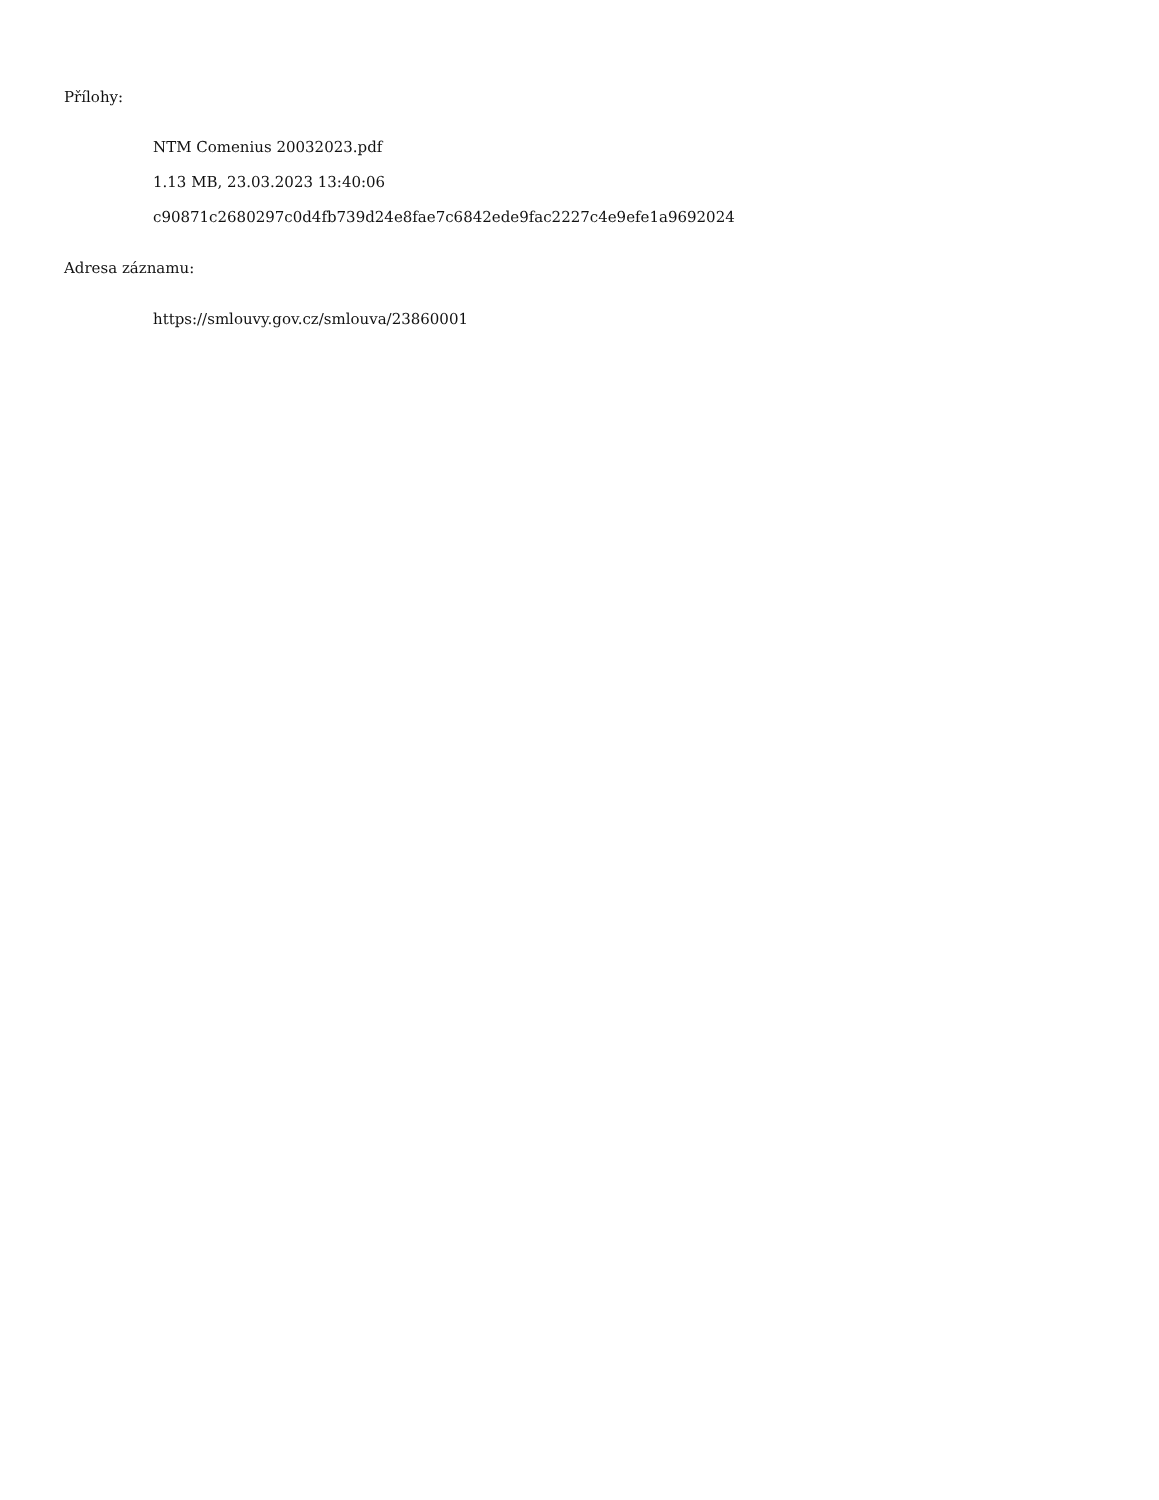Přílohy:
NTM Comenius 20032023.pdf
1.13 MB, 23.03.2023 13:40:06
c90871c2680297c0d4fb739d24e8fae7c6842ede9fac2227c4e9efe1a9692024
Adresa záznamu:
https://smlouvy.gov.cz/smlouva/23860001